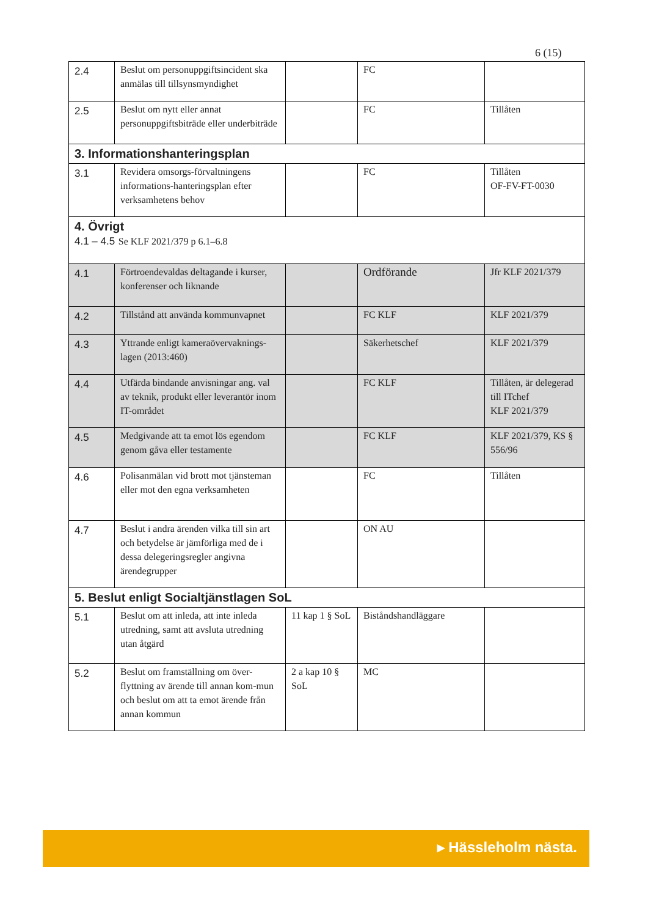6 (15)
| 2.4 | Beslut om personuppgiftsincident ska anmälas till tillsynsmyndighet | | FC | |
| 2.5 | Beslut om nytt eller annat personuppgiftsbiträde eller underbiträde | | FC | Tillåten |
| 3. Informationshanteringsplan | | | | |
| 3.1 | Revidera omsorgs-förvaltningens informations-hanteringsplan efter verksamhetens behov | | FC | Tillåten OF-FV-FT-0030 |
| 4. Övrigt 4.1 – 4.5 Se KLF 2021/379 p 6.1–6.8 | | | | |
| 4.1 | Förtroendevaldas deltagande i kurser, konferenser och liknande | | Ordförande | Jfr KLF 2021/379 |
| 4.2 | Tillstånd att använda kommunvapnet | | FC KLF | KLF 2021/379 |
| 4.3 | Yttrande enligt kameraövervaknings-lagen (2013:460) | | Säkerhetschef | KLF 2021/379 |
| 4.4 | Utfärda bindande anvisningar ang. val av teknik, produkt eller leverantör inom IT-området | | FC KLF | Tillåten, är delegerad till ITchef KLF 2021/379 |
| 4.5 | Medgivande att ta emot lös egendom genom gåva eller testamente | | FC KLF | KLF 2021/379, KS § 556/96 |
| 4.6 | Polisanmälan vid brott mot tjänsteman eller mot den egna verksamheten | | FC | Tillåten |
| 4.7 | Beslut i andra ärenden vilka till sin art och betydelse är jämförliga med de i dessa delegeringsregler angivna ärendegrupper | | ON AU | |
| 5. Beslut enligt Socialtjänstlagen SoL | | | | |
| 5.1 | Beslut om att inleda, att inte inleda utredning, samt att avsluta utredning utan åtgärd | 11 kap 1 § SoL | Biståndshandläggare | |
| 5.2 | Beslut om framställning om över-flyttning av ärende till annan kom-mun och beslut om att ta emot ärende från annan kommun | 2 a kap 10 § SoL | MC | |
▸ Hässleholm nästa.